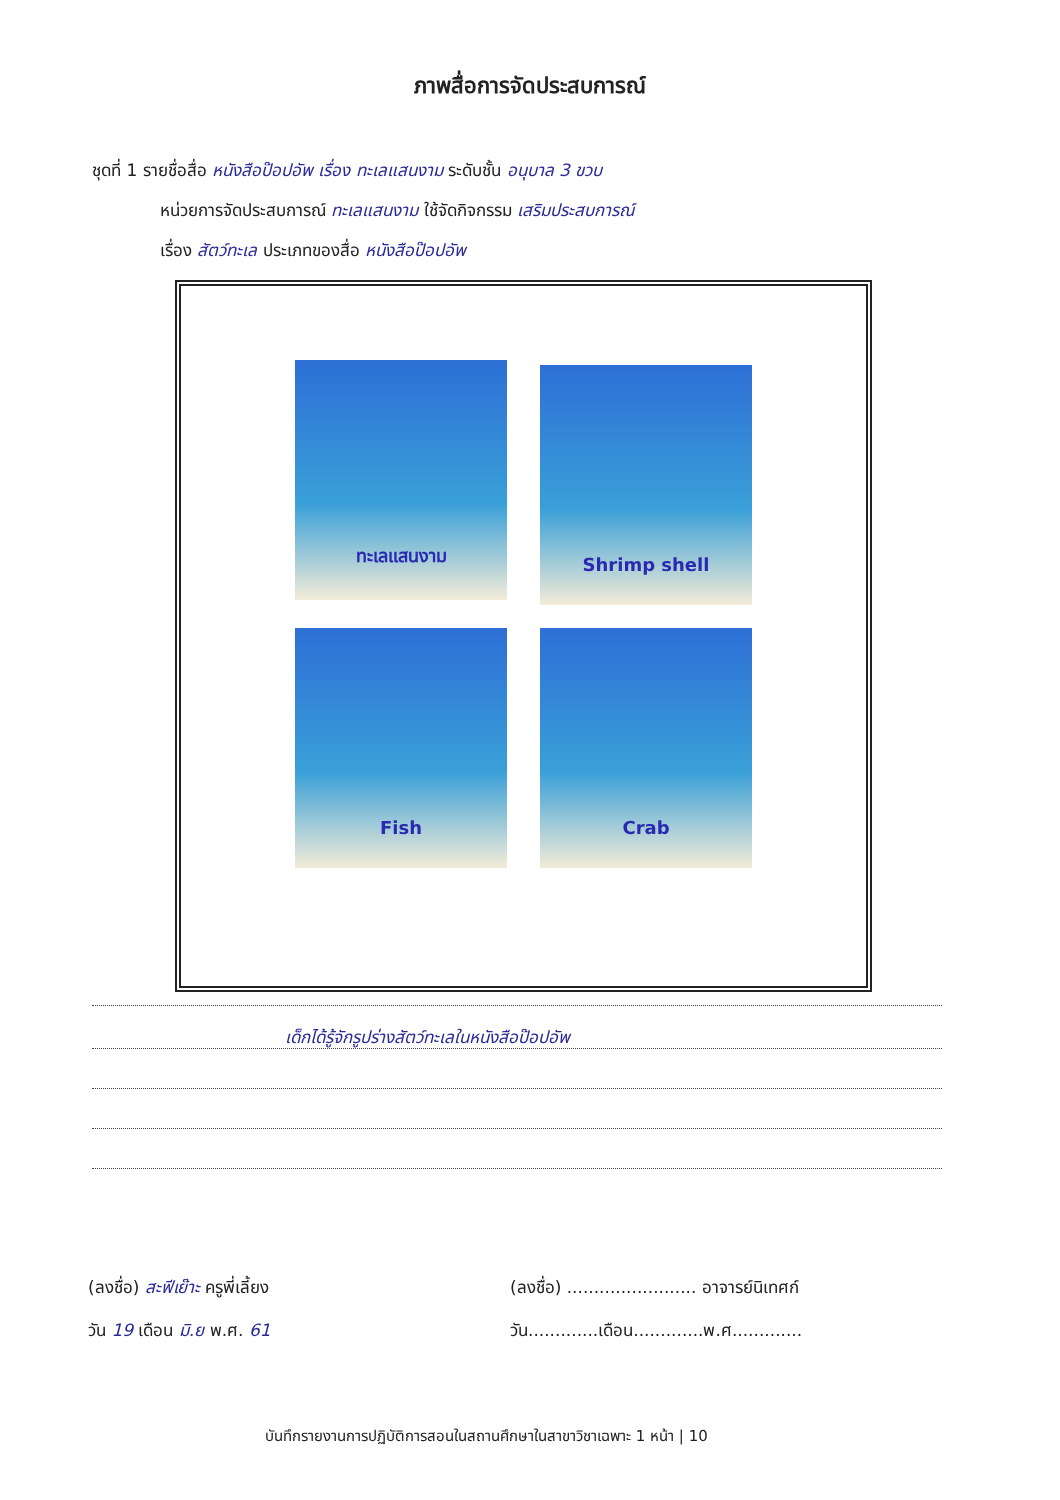ภาพสื่อการจัดประสบการณ์
ชุดที่ 1 รายชื่อสื่อ หนังสือป๊อปอัพ เรื่อง ทะเลแสนงาม ระดับชั้น อนุบาล 3 ขวบ
หน่วยการจัดประสบการณ์ ทะเลแสนงาม ใช้จัดกิจกรรม เสริมประสบการณ์
เรื่อง สัตว์ทะเล ประเภทของสื่อ หนังสือป๊อปอัพ
ทะเลแสนงาม Shrimp shell
Fish Crab
เด็กได้รู้จักรูปร่างสัตว์ทะเลในหนังสือป๊อปอัพ
(ลงชื่อ) สะฟีเย๊าะ ครูพี่เลี้ยง
วัน 19 เดือน มิ.ย พ.ศ. 61
(ลงชื่อ) ........................ อาจารย์นิเทศก์
วัน.............เดือน.............พ.ศ.............
บันทึกรายงานการปฏิบัติการสอนในสถานศึกษาในสาขาวิชาเฉพาะ 1 หน้า | 10